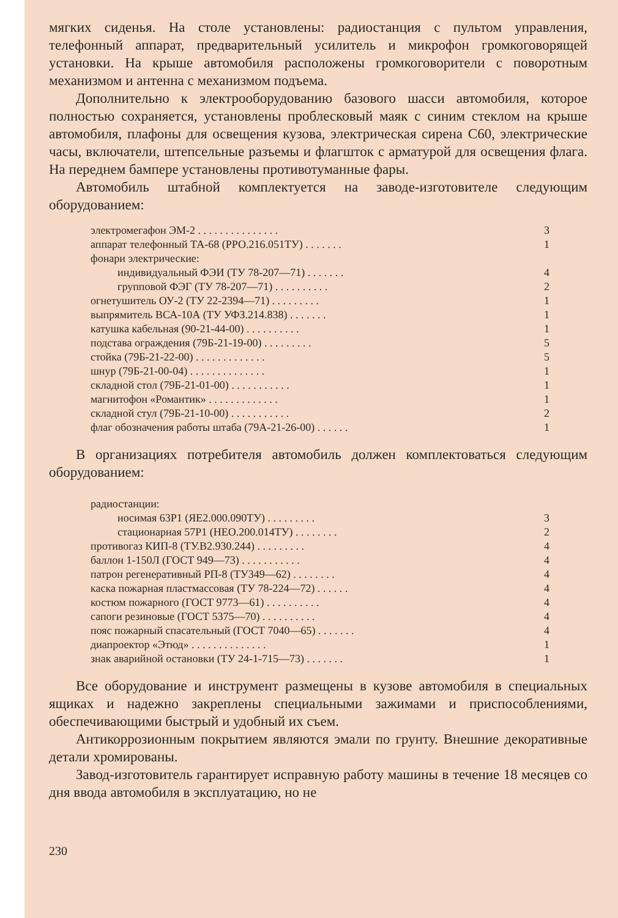мягких сиденья. На столе установлены: радиостанция с пультом управления, телефонный аппарат, предварительный усилитель и микрофон громкоговорящей установки. На крыше автомобиля расположены громкоговорители с поворотным механизмом и антенна с механизмом подъема.
Дополнительно к электрооборудованию базового шасси автомобиля, которое полностью сохраняется, установлены проблесковый маяк с синим стеклом на крыше автомобиля, плафоны для освещения кузова, электрическая сирена С60, электрические часы, включатели, штепсельные разъемы и флагшток с арматурой для освещения флага. На переднем бампере установлены противотуманные фары.
Автомобиль штабной комплектуется на заводе-изготовителе следующим оборудованием:
| электромегафон ЭМ-2 . . . . . . . . . . . . . . . | 3 |
| аппарат телефонный ТА-68 (РРО.216.051ТУ) . . . . . . . | 1 |
| фонари электрические: | |
| индивидуальный ФЭИ (ТУ 78-207—71) . . . . . . . | 4 |
| групповой ФЭГ (ТУ 78-207—71) . . . . . . . . . . | 2 |
| огнетушитель ОУ-2 (ТУ 22-2394—71) . . . . . . . . . | 1 |
| выпрямитель ВСА-10А (ТУ УФЗ.214.838) . . . . . . . | 1 |
| катушка кабельная (90-21-44-00) . . . . . . . . . . | 1 |
| подстава ограждения (79Б-21-19-00) . . . . . . . . . | 5 |
| стойка (79Б-21-22-00) . . . . . . . . . . . . . | 5 |
| шнур (79Б-21-00-04) . . . . . . . . . . . . . . | 1 |
| складной стол (79Б-21-01-00) . . . . . . . . . . . | 1 |
| магнитофон «Романтик» . . . . . . . . . . . . . | 1 |
| складной стул (79Б-21-10-00) . . . . . . . . . . . | 2 |
| флаг обозначения работы штаба (79А-21-26-00) . . . . . . | 1 |
В организациях потребителя автомобиль должен комплектоваться следующим оборудованием:
| радиостанции: | |
| носимая 63Р1 (ЯЕ2.000.090ТУ) . . . . . . . . . | 3 |
| стационарная 57Р1 (НЕО.200.014ТУ) . . . . . . . . | 2 |
| противогаз КИП-8 (ТУ.В2.930.244) . . . . . . . . . | 4 |
| баллон 1-150Л (ГОСТ 949—73) . . . . . . . . . . . | 4 |
| патрон регенеративный РП-8 (ТУ349—62) . . . . . . . . | 4 |
| каска пожарная пластмассовая (ТУ 78-224—72) . . . . . . | 4 |
| костюм пожарного (ГОСТ 9773—61) . . . . . . . . . . | 4 |
| сапоги резиновые (ГОСТ 5375—70) . . . . . . . . . . | 4 |
| пояс пожарный спасательный (ГОСТ 7040—65) . . . . . . . | 4 |
| диапроектор «Этюд» . . . . . . . . . . . . . . | 1 |
| знак аварийной остановки (ТУ 24-1-715—73) . . . . . . . | 1 |
Все оборудование и инструмент размещены в кузове автомобиля в специальных ящиках и надежно закреплены специальными зажимами и приспособлениями, обеспечивающими быстрый и удобный их съем.
Антикоррозионным покрытием являются эмали по грунту. Внешние декоративные детали хромированы.
Завод-изготовитель гарантирует исправную работу машины в течение 18 месяцев со дня ввода автомобиля в эксплуатацию, но не
230